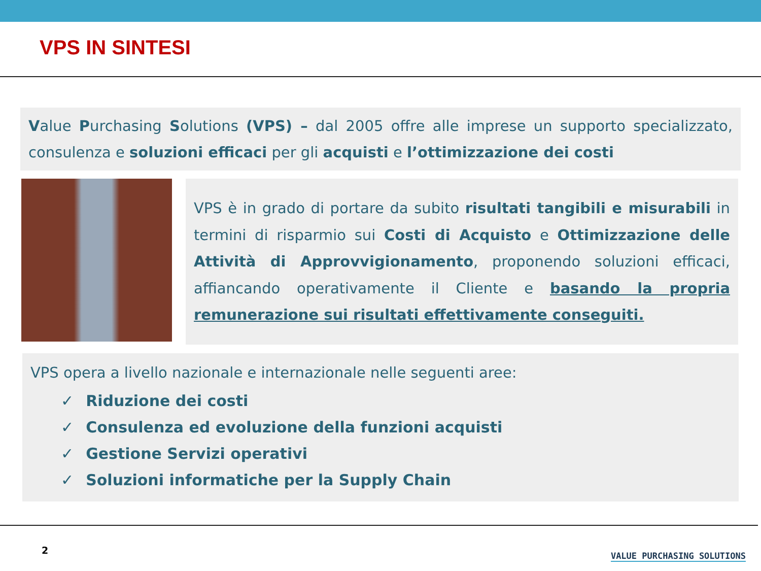VPS IN SINTESI
Value Purchasing Solutions (VPS) – dal 2005 offre alle imprese un supporto specializzato, consulenza e soluzioni efficaci per gli acquisti e l’ottimizzazione dei costi
VPS è in grado di portare da subito risultati tangibili e misurabili in termini di risparmio sui Costi di Acquisto e Ottimizzazione delle Attività di Approvvigionamento, proponendo soluzioni efficaci, affiancando operativamente il Cliente e basando la propria remunerazione sui risultati effettivamente conseguiti.
VPS opera a livello nazionale e internazionale nelle seguenti aree:
✓ Riduzione dei costi
✓ Consulenza ed evoluzione della funzioni acquisti
✓ Gestione Servizi operativi
✓ Soluzioni informatiche per la Supply Chain
2 VALUE PURCHASING SOLUTIONS